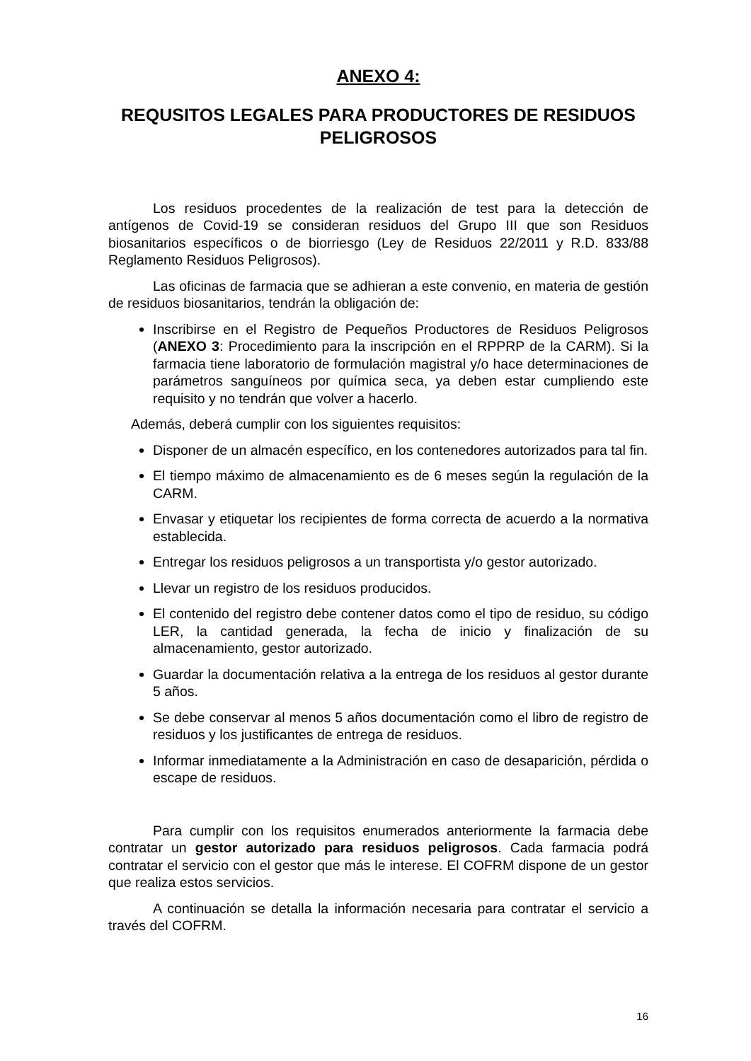ANEXO 4:
REQUSITOS LEGALES PARA PRODUCTORES DE RESIDUOS PELIGROSOS
Los residuos procedentes de la realización de test para la detección de antígenos de Covid-19 se consideran residuos del Grupo III que son Residuos biosanitarios específicos o de biorriesgo (Ley de Residuos 22/2011 y R.D. 833/88 Reglamento Residuos Peligrosos).
Las oficinas de farmacia que se adhieran a este convenio, en materia de gestión de residuos biosanitarios, tendrán la obligación de:
Inscribirse en el Registro de Pequeños Productores de Residuos Peligrosos (ANEXO 3: Procedimiento para la inscripción en el RPPRP de la CARM). Si la farmacia tiene laboratorio de formulación magistral y/o hace determinaciones de parámetros sanguíneos por química seca, ya deben estar cumpliendo este requisito y no tendrán que volver a hacerlo.
Además, deberá cumplir con los siguientes requisitos:
Disponer de un almacén específico, en los contenedores autorizados para tal fin.
El tiempo máximo de almacenamiento es de 6 meses según la regulación de la CARM.
Envasar y etiquetar los recipientes de forma correcta de acuerdo a la normativa establecida.
Entregar los residuos peligrosos a un transportista y/o gestor autorizado.
Llevar un registro de los residuos producidos.
El contenido del registro debe contener datos como el tipo de residuo, su código LER, la cantidad generada, la fecha de inicio y finalización de su almacenamiento, gestor autorizado.
Guardar la documentación relativa a la entrega de los residuos al gestor durante 5 años.
Se debe conservar al menos 5 años documentación como el libro de registro de residuos y los justificantes de entrega de residuos.
Informar inmediatamente a la Administración en caso de desaparición, pérdida o escape de residuos.
Para cumplir con los requisitos enumerados anteriormente la farmacia debe contratar un gestor autorizado para residuos peligrosos. Cada farmacia podrá contratar el servicio con el gestor que más le interese. El COFRM dispone de un gestor que realiza estos servicios.
A continuación se detalla la información necesaria para contratar el servicio a través del COFRM.
16